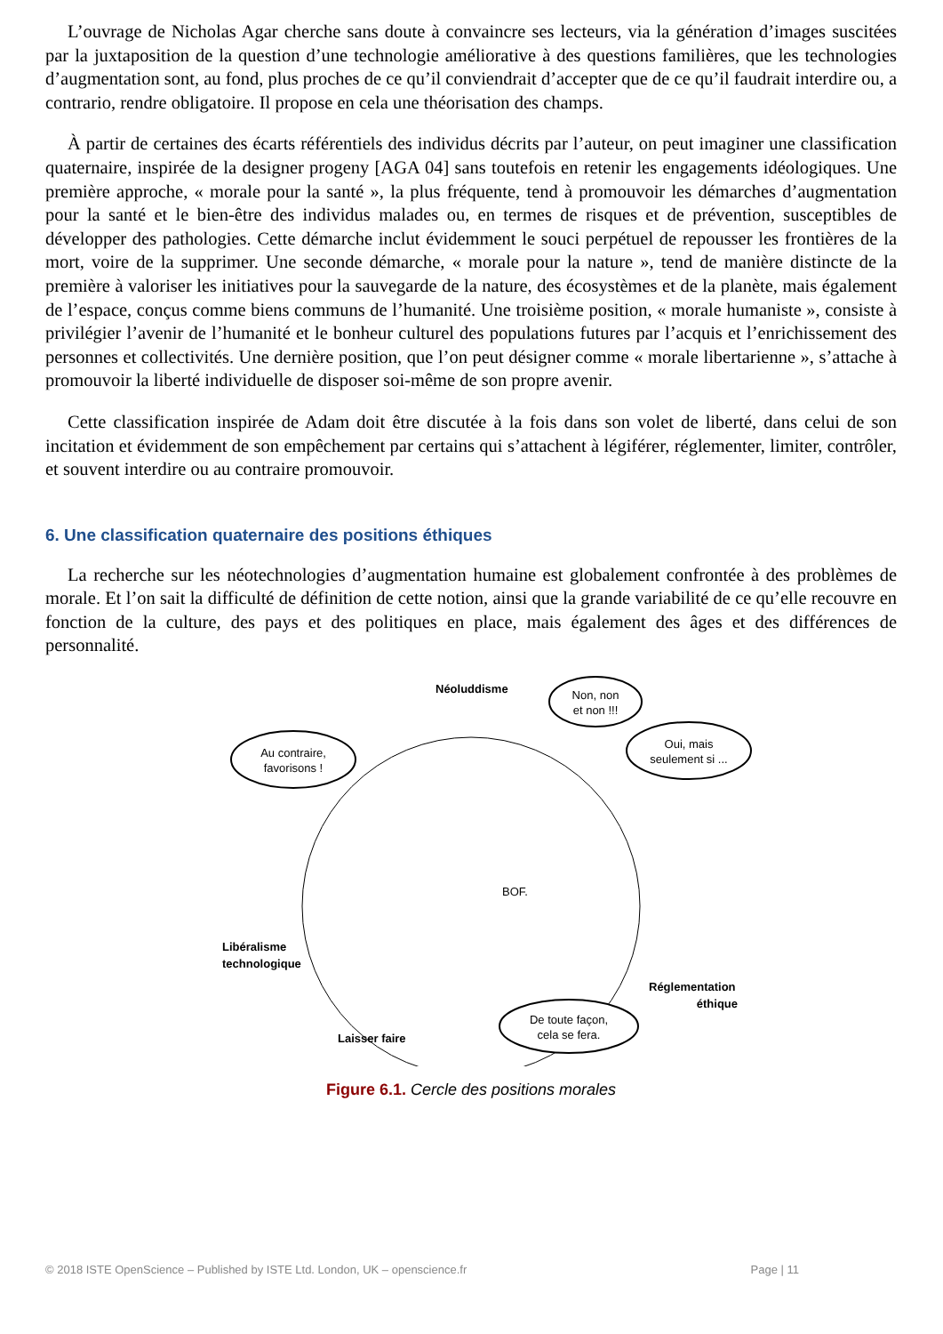L’ouvrage de Nicholas Agar cherche sans doute à convaincre ses lecteurs, via la génération d’images suscitées par la juxtaposition de la question d’une technologie améliorative à des questions familières, que les technologies d’augmentation sont, au fond, plus proches de ce qu’il conviendrait d’accepter que de ce qu’il faudrait interdire ou, a contrario, rendre obligatoire. Il propose en cela une théorisation des champs.
À partir de certaines des écarts référentiels des individus décrits par l’auteur, on peut imaginer une classification quaternaire, inspirée de la designer progeny [AGA 04] sans toutefois en retenir les engagements idéologiques. Une première approche, « morale pour la santé », la plus fréquente, tend à promouvoir les démarches d’augmentation pour la santé et le bien-être des individus malades ou, en termes de risques et de prévention, susceptibles de développer des pathologies. Cette démarche inclut évidemment le souci perpétuel de repousser les frontières de la mort, voire de la supprimer. Une seconde démarche, « morale pour la nature », tend de manière distincte de la première à valoriser les initiatives pour la sauvegarde de la nature, des écosystèmes et de la planète, mais également de l’espace, conçus comme biens communs de l’humanité. Une troisième position, « morale humaniste », consiste à privilégier l’avenir de l’humanité et le bonheur culturel des populations futures par l’acquis et l’enrichissement des personnes et collectivités. Une dernière position, que l’on peut désigner comme « morale libertarienne », s’attache à promouvoir la liberté individuelle de disposer soi-même de son propre avenir.
Cette classification inspirée de Adam doit être discutée à la fois dans son volet de liberté, dans celui de son incitation et évidemment de son empêchement par certains qui s’attachent à légiférer, réglementer, limiter, contrôler, et souvent interdire ou au contraire promouvoir.
6. Une classification quaternaire des positions éthiques
La recherche sur les néotechnologies d’augmentation humaine est globalement confrontée à des problèmes de morale. Et l’on sait la difficulté de définition de cette notion, ainsi que la grande variabilité de ce qu’elle recouvre en fonction de la culture, des pays et des politiques en place, mais également des âges et des différences de personnalité.
Au contraire,
favorisons !
Non, non
et non !!!
Oui, mais
seulement si ...
De toute façon,
cela se fera.
Néoluddisme
Libéralisme
technologique
Réglementation
éthique
Laisser faire
BOF.
Figure 6.1. Cercle des positions morales
© 2018 ISTE OpenScience – Published by ISTE Ltd. London, UK – openscience.fr Page | 11